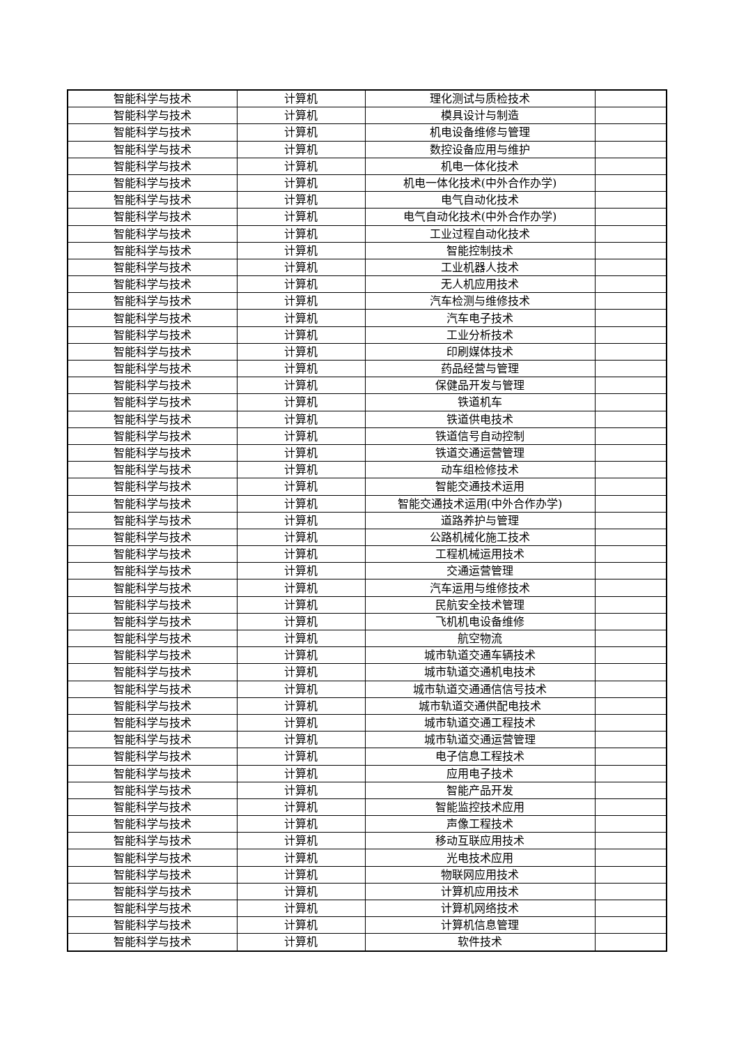| 智能科学与技术 | 计算机 | 理化测试与质检技术 | |
| 智能科学与技术 | 计算机 | 模具设计与制造 | |
| 智能科学与技术 | 计算机 | 机电设备维修与管理 | |
| 智能科学与技术 | 计算机 | 数控设备应用与维护 | |
| 智能科学与技术 | 计算机 | 机电一体化技术 | |
| 智能科学与技术 | 计算机 | 机电一体化技术(中外合作办学) | |
| 智能科学与技术 | 计算机 | 电气自动化技术 | |
| 智能科学与技术 | 计算机 | 电气自动化技术(中外合作办学) | |
| 智能科学与技术 | 计算机 | 工业过程自动化技术 | |
| 智能科学与技术 | 计算机 | 智能控制技术 | |
| 智能科学与技术 | 计算机 | 工业机器人技术 | |
| 智能科学与技术 | 计算机 | 无人机应用技术 | |
| 智能科学与技术 | 计算机 | 汽车检测与维修技术 | |
| 智能科学与技术 | 计算机 | 汽车电子技术 | |
| 智能科学与技术 | 计算机 | 工业分析技术 | |
| 智能科学与技术 | 计算机 | 印刷媒体技术 | |
| 智能科学与技术 | 计算机 | 药品经营与管理 | |
| 智能科学与技术 | 计算机 | 保健品开发与管理 | |
| 智能科学与技术 | 计算机 | 铁道机车 | |
| 智能科学与技术 | 计算机 | 铁道供电技术 | |
| 智能科学与技术 | 计算机 | 铁道信号自动控制 | |
| 智能科学与技术 | 计算机 | 铁道交通运营管理 | |
| 智能科学与技术 | 计算机 | 动车组检修技术 | |
| 智能科学与技术 | 计算机 | 智能交通技术运用 | |
| 智能科学与技术 | 计算机 | 智能交通技术运用(中外合作办学) | |
| 智能科学与技术 | 计算机 | 道路养护与管理 | |
| 智能科学与技术 | 计算机 | 公路机械化施工技术 | |
| 智能科学与技术 | 计算机 | 工程机械运用技术 | |
| 智能科学与技术 | 计算机 | 交通运营管理 | |
| 智能科学与技术 | 计算机 | 汽车运用与维修技术 | |
| 智能科学与技术 | 计算机 | 民航安全技术管理 | |
| 智能科学与技术 | 计算机 | 飞机机电设备维修 | |
| 智能科学与技术 | 计算机 | 航空物流 | |
| 智能科学与技术 | 计算机 | 城市轨道交通车辆技术 | |
| 智能科学与技术 | 计算机 | 城市轨道交通机电技术 | |
| 智能科学与技术 | 计算机 | 城市轨道交通通信信号技术 | |
| 智能科学与技术 | 计算机 | 城市轨道交通供配电技术 | |
| 智能科学与技术 | 计算机 | 城市轨道交通工程技术 | |
| 智能科学与技术 | 计算机 | 城市轨道交通运营管理 | |
| 智能科学与技术 | 计算机 | 电子信息工程技术 | |
| 智能科学与技术 | 计算机 | 应用电子技术 | |
| 智能科学与技术 | 计算机 | 智能产品开发 | |
| 智能科学与技术 | 计算机 | 智能监控技术应用 | |
| 智能科学与技术 | 计算机 | 声像工程技术 | |
| 智能科学与技术 | 计算机 | 移动互联应用技术 | |
| 智能科学与技术 | 计算机 | 光电技术应用 | |
| 智能科学与技术 | 计算机 | 物联网应用技术 | |
| 智能科学与技术 | 计算机 | 计算机应用技术 | |
| 智能科学与技术 | 计算机 | 计算机网络技术 | |
| 智能科学与技术 | 计算机 | 计算机信息管理 | |
| 智能科学与技术 | 计算机 | 软件技术 | |